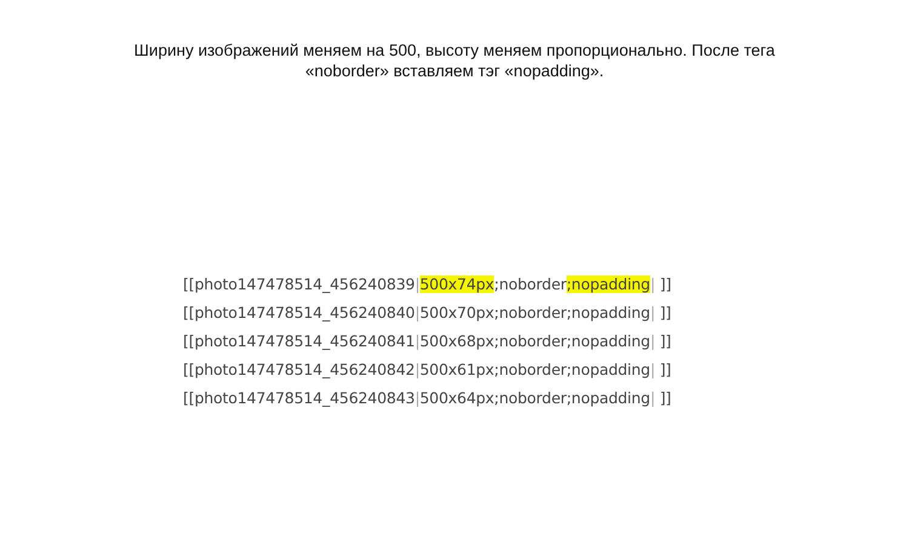Ширину изображений меняем на 500, высоту меняем пропорционально. После тега «noborder» вставляем тэг «nopadding».
[[photo147478514_456240839|500x74px;noborder;nopadding| ]]
[[photo147478514_456240840|500x70px;noborder;nopadding| ]]
[[photo147478514_456240841|500x68px;noborder;nopadding| ]]
[[photo147478514_456240842|500x61px;noborder;nopadding| ]]
[[photo147478514_456240843|500x64px;noborder;nopadding| ]]